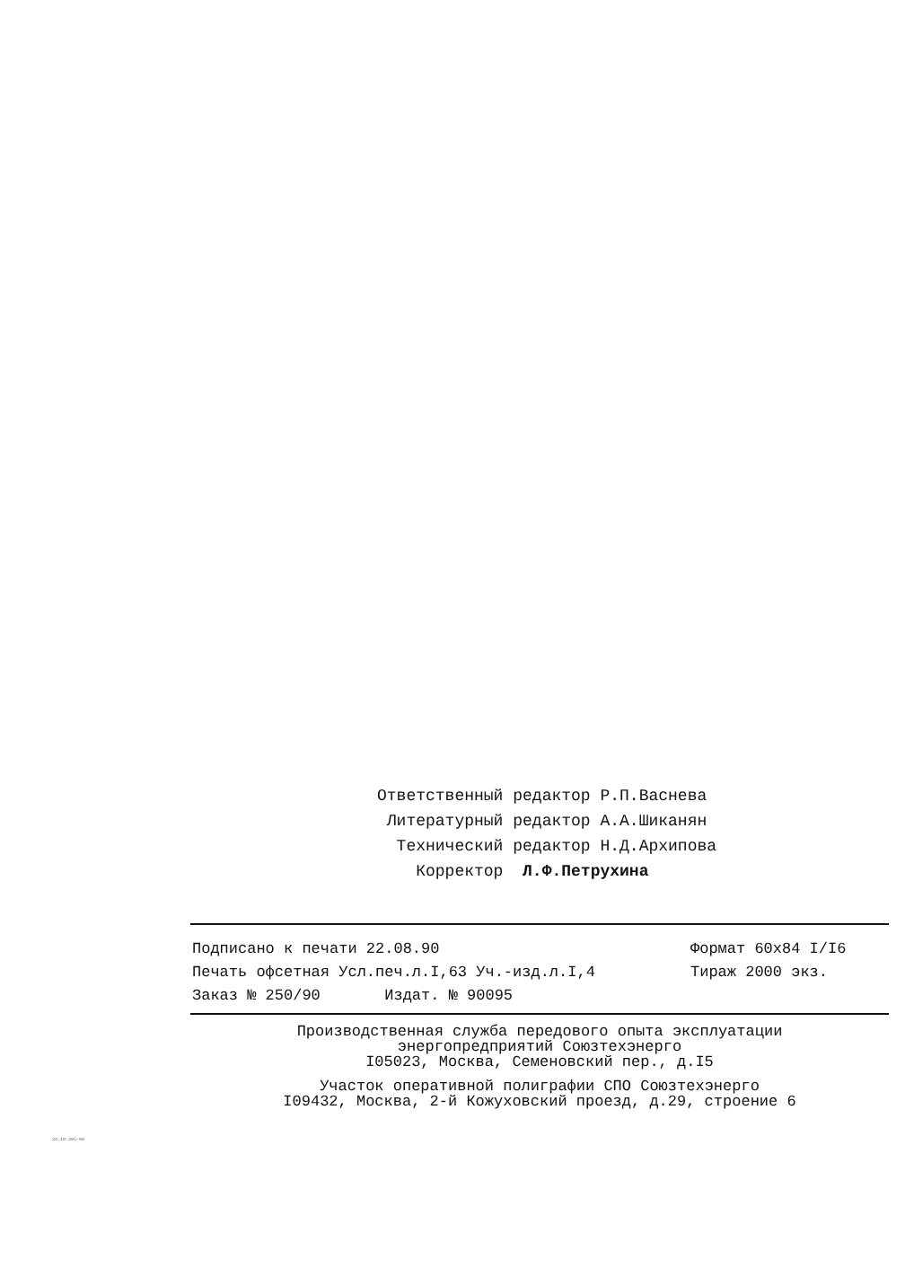Ответственный редактор Р.П.Васнева
Литературный редактор А.А.Шиканян
Технический редактор Н.Д.Архипова
Корректор Л.Ф.Петрухина
Подписано к печати 22.08.90
Формат 60х84 I/I6
Печать офсетная Усл.печ.л.I,63 Уч.-изд.л.I,4
Тираж 2000 экз.
Заказ № 250/90 Издат. № 90095
Производственная служба передового опыта эксплуатации
энергопредприятий Союзтехэнерго
I05023, Москва, Семеновский пер., д.I5
Участок оперативной полиграфии СПО Союзтехэнерго
I09432, Москва, 2-й Кожуховский проезд, д.29, строение 6
34.10.395-90